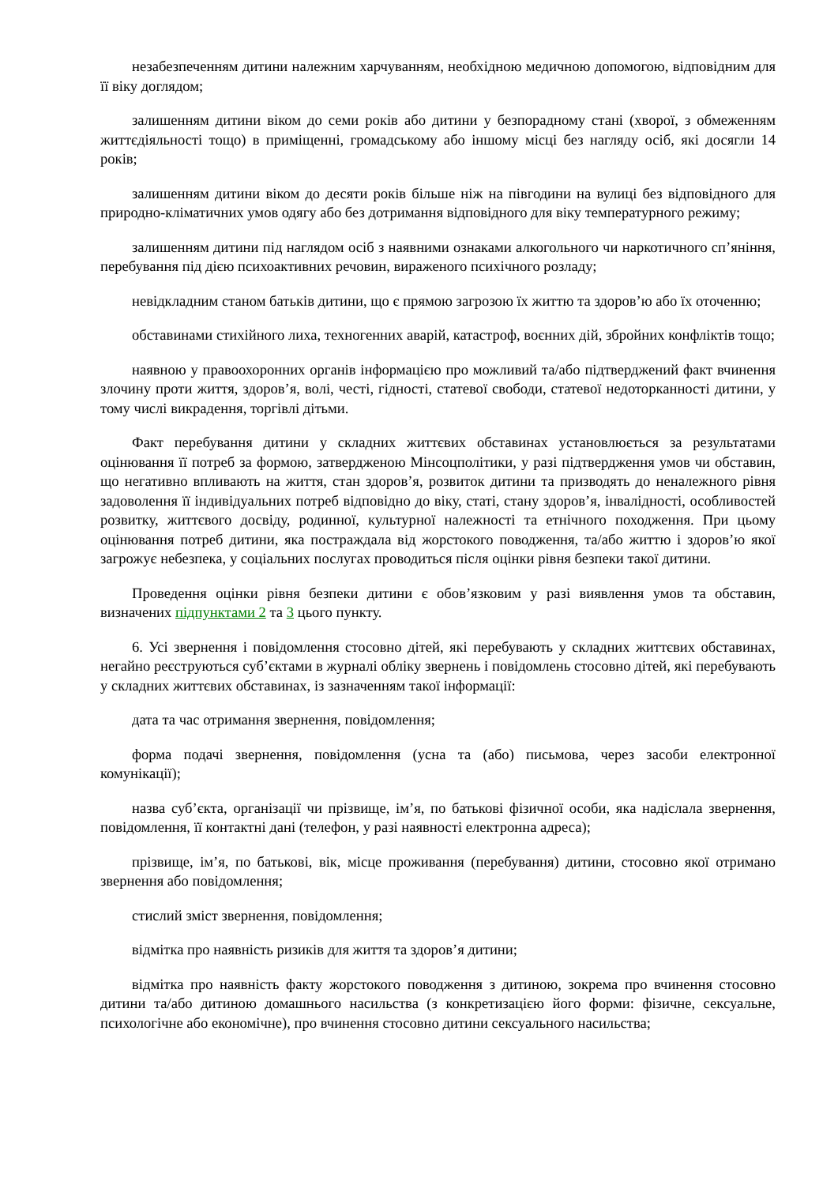незабезпеченням дитини належним харчуванням, необхідною медичною допомогою, відповідним для її віку доглядом;
залишенням дитини віком до семи років або дитини у безпорадному стані (хворої, з обмеженням життєдіяльності тощо) в приміщенні, громадському або іншому місці без нагляду осіб, які досягли 14 років;
залишенням дитини віком до десяти років більше ніж на півгодини на вулиці без відповідного для природно-кліматичних умов одягу або без дотримання відповідного для віку температурного режиму;
залишенням дитини під наглядом осіб з наявними ознаками алкогольного чи наркотичного сп’яніння, перебування під дією психоактивних речовин, вираженого психічного розладу;
невідкладним станом батьків дитини, що є прямою загрозою їх життю та здоров’ю або їх оточенню;
обставинами стихійного лиха, техногенних аварій, катастроф, воєнних дій, збройних конфліктів тощо;
наявною у правоохоронних органів інформацією про можливий та/або підтверджений факт вчинення злочину проти життя, здоров’я, волі, честі, гідності, статевої свободи, статевої недоторканності дитини, у тому числі викрадення, торгівлі дітьми.
Факт перебування дитини у складних життєвих обставинах установлюється за результатами оцінювання її потреб за формою, затвердженою Мінсоцполітики, у разі підтвердження умов чи обставин, що негативно впливають на життя, стан здоров’я, розвиток дитини та призводять до неналежного рівня задоволення її індивідуальних потреб відповідно до віку, статі, стану здоров’я, інвалідності, особливостей розвитку, життєвого досвіду, родинної, культурної належності та етнічного походження. При цьому оцінювання потреб дитини, яка постраждала від жорстокого поводження, та/або життю і здоров’ю якої загрожує небезпека, у соціальних послугах проводиться після оцінки рівня безпеки такої дитини.
Проведення оцінки рівня безпеки дитини є обов’язковим у разі виявлення умов та обставин, визначених підпунктами 2 та 3 цього пункту.
6. Усі звернення і повідомлення стосовно дітей, які перебувають у складних життєвих обставинах, негайно реєструються суб’єктами в журналі обліку звернень і повідомлень стосовно дітей, які перебувають у складних життєвих обставинах, із зазначенням такої інформації:
дата та час отримання звернення, повідомлення;
форма подачі звернення, повідомлення (усна та (або) письмова, через засоби електронної комунікації);
назва суб’єкта, організації чи прізвище, ім’я, по батькові фізичної особи, яка надіслала звернення, повідомлення, її контактні дані (телефон, у разі наявності електронна адреса);
прізвище, ім’я, по батькові, вік, місце проживання (перебування) дитини, стосовно якої отримано звернення або повідомлення;
стислий зміст звернення, повідомлення;
відмітка про наявність ризиків для життя та здоров’я дитини;
відмітка про наявність факту жорстокого поводження з дитиною, зокрема про вчинення стосовно дитини та/або дитиною домашнього насильства (з конкретизацією його форми: фізичне, сексуальне, психологічне або економічне), про вчинення стосовно дитини сексуального насильства;